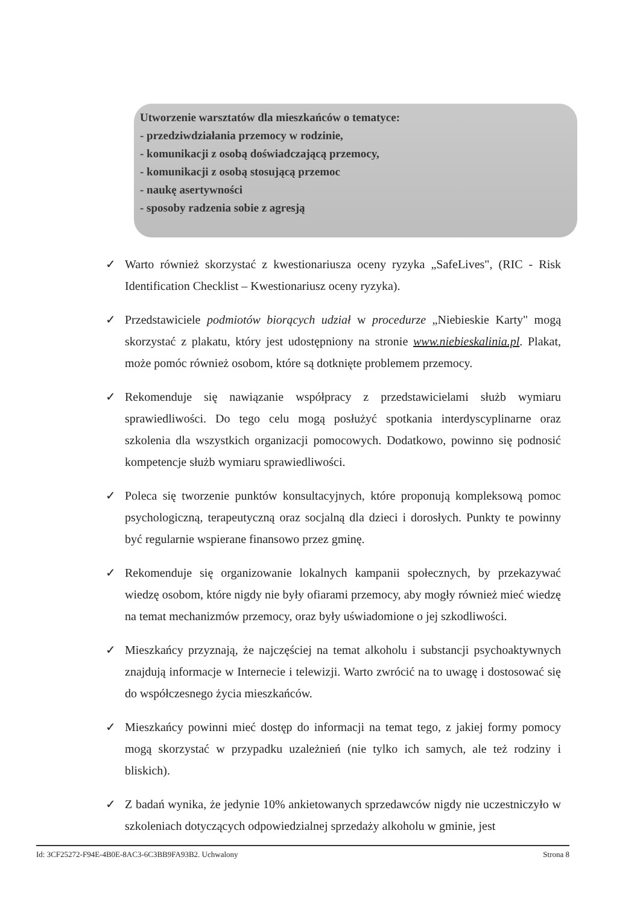Utworzenie warsztatów dla mieszkańców o tematyce:
- przedziwdziałania przemocy w rodzinie,
- komunikacji z osobą doświadczającą przemocy,
- komunikacji z osobą stosującą przemoc
- naukę asertywności
- sposoby radzenia sobie z agresją
✓ Warto również skorzystać z kwestionariusza oceny ryzyka „SafeLives", (RIC - Risk Identification Checklist – Kwestionariusz oceny ryzyka).
✓ Przedstawiciele podmiotów biorących udział w procedurze „Niebieskie Karty" mogą skorzystać z plakatu, który jest udostępniony na stronie www.niebieskalinia.pl. Plakat, może pomóc również osobom, które są dotknięte problemem przemocy.
✓ Rekomenduje się nawiązanie współpracy z przedstawicielami służb wymiaru sprawiedliwości. Do tego celu mogą posłużyć spotkania interdyscyplinarne oraz szkolenia dla wszystkich organizacji pomocowych. Dodatkowo, powinno się podnosić kompetencje służb wymiaru sprawiedliwości.
✓ Poleca się tworzenie punktów konsultacyjnych, które proponują kompleksową pomoc psychologiczną, terapeutyczną oraz socjalną dla dzieci i dorosłych. Punkty te powinny być regularnie wspierane finansowo przez gminę.
✓ Rekomenduje się organizowanie lokalnych kampanii społecznych, by przekazywać wiedzę osobom, które nigdy nie były ofiarami przemocy, aby mogły również mieć wiedzę na temat mechanizmów przemocy, oraz były uświadomione o jej szkodliwości.
✓ Mieszkańcy przyznają, że najczęściej na temat alkoholu i substancji psychoaktywnych znajdują informacje w Internecie i telewizji. Warto zwrócić na to uwagę i dostosować się do współczesnego życia mieszkańców.
✓ Mieszkańcy powinni mieć dostęp do informacji na temat tego, z jakiej formy pomocy mogą skorzystać w przypadku uzależnień (nie tylko ich samych, ale też rodziny i bliskich).
✓ Z badań wynika, że jedynie 10% ankietowanych sprzedawców nigdy nie uczestniczyło w szkoleniach dotyczących odpowiedzialnej sprzedaży alkoholu w gminie, jest
Id: 3CF25272-F94E-4B0E-8AC3-6C3BB9FA93B2. Uchwalony Strona 8